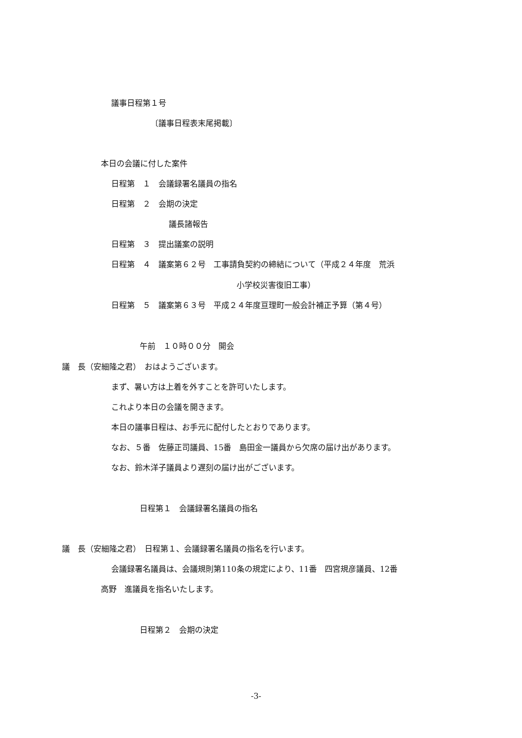議事日程第１号
〔議事日程表末尾掲載〕
本日の会議に付した案件
日程第　１　会議録署名議員の指名
日程第　２　会期の決定
議長諸報告
日程第　３　提出議案の説明
日程第　４　議案第６２号　工事請負契約の締結について（平成２４年度　荒浜
小学校災害復旧工事）
日程第　５　議案第６３号　平成２４年度亘理町一般会計補正予算（第４号）
午前　１０時００分　開会
議　長（安細隆之君）　おはようございます。
まず、暑い方は上着を外すことを許可いたします。
これより本日の会議を開きます。
本日の議事日程は、お手元に配付したとおりであります。
なお、５番　佐藤正司議員、15番　島田金一議員から欠席の届け出があります。
なお、鈴木洋子議員より遅刻の届け出がございます。
日程第１　会議録署名議員の指名
議　長（安細隆之君）　日程第１、会議録署名議員の指名を行います。
会議録署名議員は、会議規則第110条の規定により、11番　四宮規彦議員、12番
高野　進議員を指名いたします。
日程第２　会期の決定
-3-